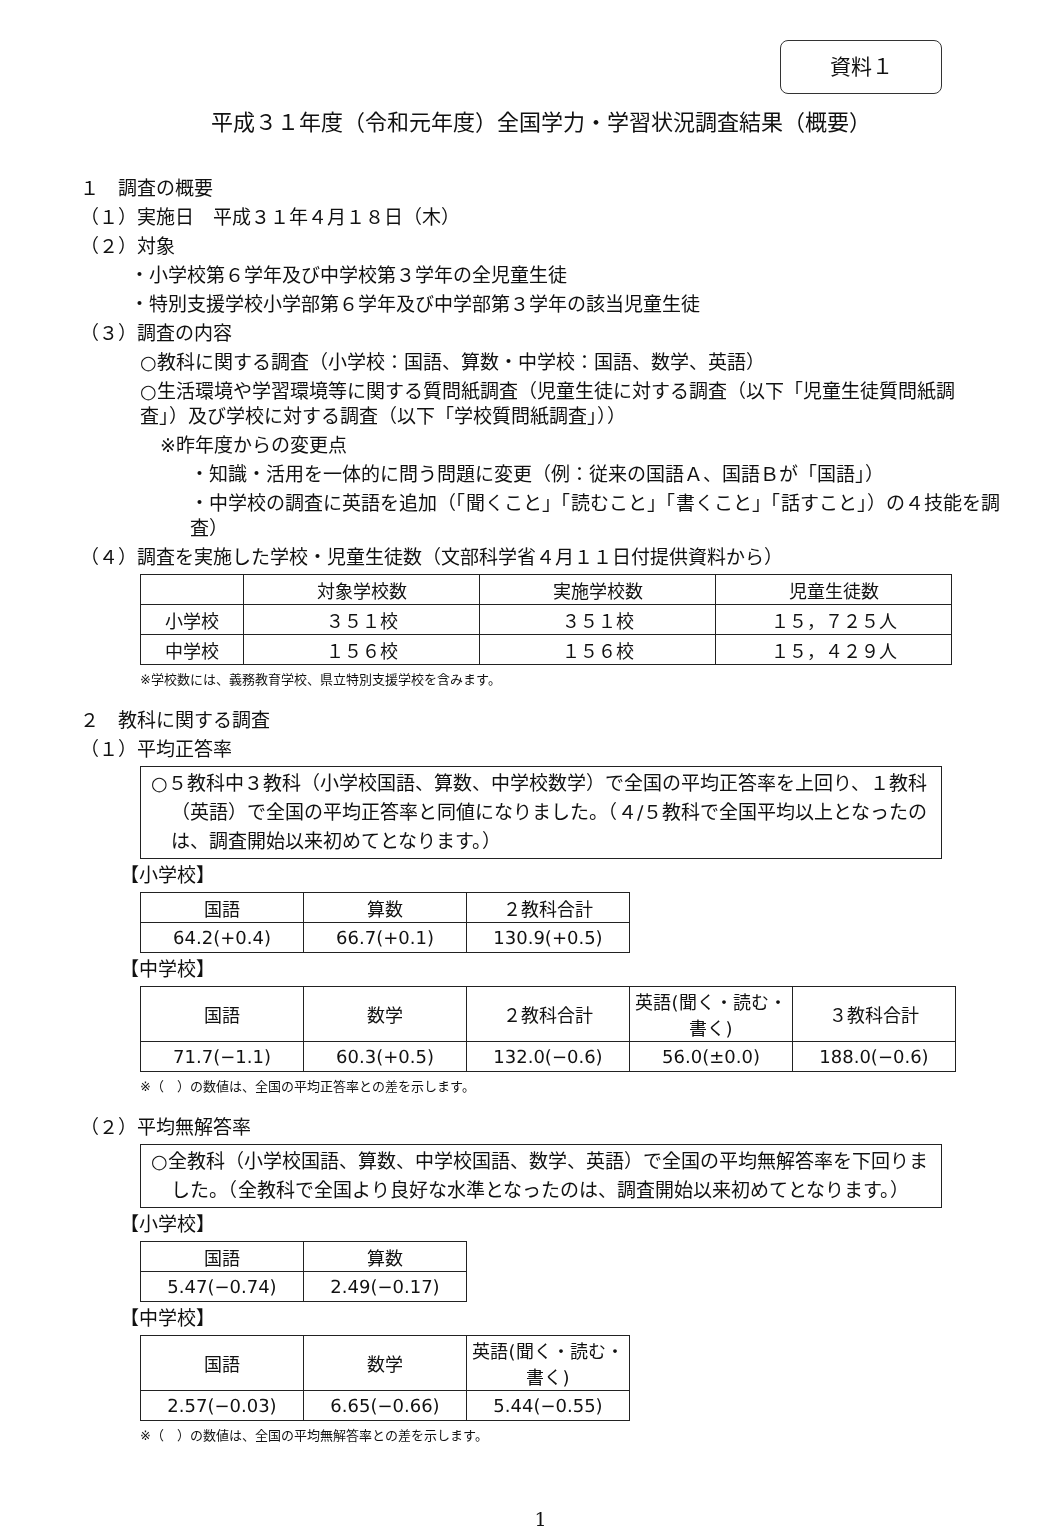資料１
平成３１年度（令和元年度）全国学力・学習状況調査結果（概要）
１　調査の概要
（１）実施日　平成３１年４月１８日（木）
（２）対象
・小学校第６学年及び中学校第３学年の全児童生徒
・特別支援学校小学部第６学年及び中学部第３学年の該当児童生徒
（３）調査の内容
○教科に関する調査（小学校：国語、算数・中学校：国語、数学、英語）
○生活環境や学習環境等に関する質問紙調査（児童生徒に対する調査（以下「児童生徒質問紙調査」）及び学校に対する調査（以下「学校質問紙調査」））
※昨年度からの変更点
・知識・活用を一体的に問う問題に変更（例：従来の国語Ａ、国語Ｂが「国語」）
・中学校の調査に英語を追加（「聞くこと」「読むこと」「書くこと」「話すこと」）の４技能を調査）
（４）調査を実施した学校・児童生徒数（文部科学省４月１１日付提供資料から）
| | 対象学校数 | 実施学校数 | 児童生徒数 |
| --- | --- | --- | --- |
| 小学校 | ３５１校 | ３５１校 | １５，７２５人 |
| 中学校 | １５６校 | １５６校 | １５，４２９人 |
※学校数には、義務教育学校、県立特別支援学校を含みます。
２　教科に関する調査
（１）平均正答率
○５教科中３教科（小学校国語、算数、中学校数学）で全国の平均正答率を上回り、１教科（英語）で全国の平均正答率と同値になりました。（４/５教科で全国平均以上となったのは、調査開始以来初めてとなります。）
【小学校】
| 国語 | 算数 | ２教科合計 |
| --- | --- | --- |
| 64.2(+0.4) | 66.7(+0.1) | 130.9(+0.5) |
【中学校】
| 国語 | 数学 | ２教科合計 | 英語(聞く・読む・書く) | ３教科合計 |
| --- | --- | --- | --- | --- |
| 71.7(−1.1) | 60.3(+0.5) | 132.0(−0.6) | 56.0(±0.0) | 188.0(−0.6) |
※（　）の数値は、全国の平均正答率との差を示します。
（２）平均無解答率
○全教科（小学校国語、算数、中学校国語、数学、英語）で全国の平均無解答率を下回りました。（全教科で全国より良好な水準となったのは、調査開始以来初めてとなります。）
【小学校】
| 国語 | 算数 |
| --- | --- |
| 5.47(−0.74) | 2.49(−0.17) |
【中学校】
| 国語 | 数学 | 英語(聞く・読む・書く) |
| --- | --- | --- |
| 2.57(−0.03) | 6.65(−0.66) | 5.44(−0.55) |
※（　）の数値は、全国の平均無解答率との差を示します。
1